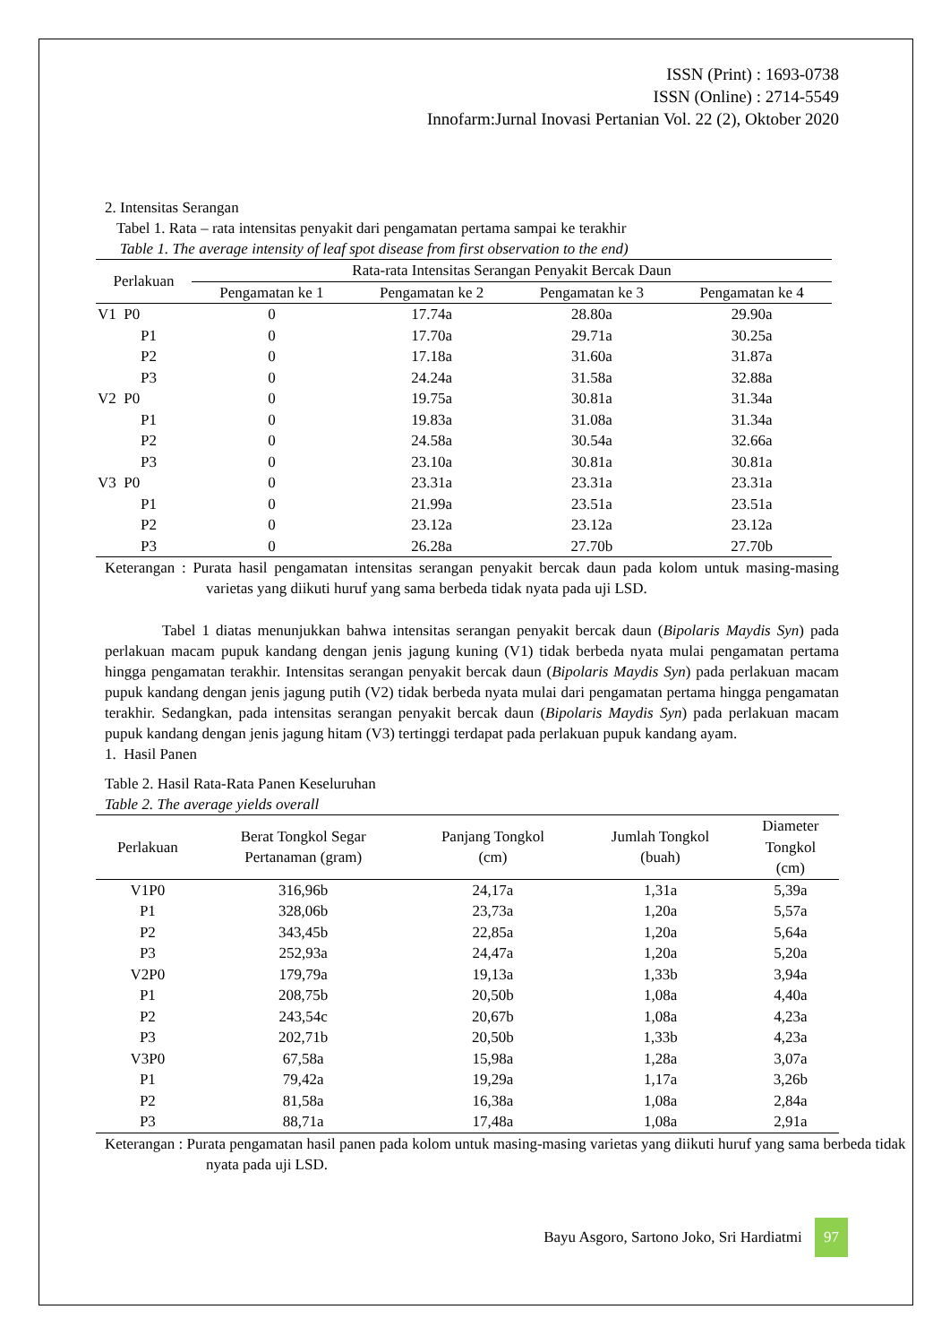ISSN (Print) : 1693-0738
ISSN (Online) : 2714-5549
Innofarm:Jurnal Inovasi Pertanian Vol. 22 (2), Oktober 2020
2. Intensitas Serangan
Tabel 1. Rata – rata intensitas penyakit dari pengamatan pertama sampai ke terakhir
Table 1. The average intensity of leaf spot disease from first observation to the end)
| Perlakuan | Rata-rata Intensitas Serangan Penyakit Bercak Daun | | | |
| --- | --- | --- | --- | --- |
| | Pengamatan ke 1 | Pengamatan ke 2 | Pengamatan ke 3 | Pengamatan ke 4 |
| V1 P0 | 0 | 17.74a | 28.80a | 29.90a |
| P1 | 0 | 17.70a | 29.71a | 30.25a |
| P2 | 0 | 17.18a | 31.60a | 31.87a |
| P3 | 0 | 24.24a | 31.58a | 32.88a |
| V2 P0 | 0 | 19.75a | 30.81a | 31.34a |
| P1 | 0 | 19.83a | 31.08a | 31.34a |
| P2 | 0 | 24.58a | 30.54a | 32.66a |
| P3 | 0 | 23.10a | 30.81a | 30.81a |
| V3 P0 | 0 | 23.31a | 23.31a | 23.31a |
| P1 | 0 | 21.99a | 23.51a | 23.51a |
| P2 | 0 | 23.12a | 23.12a | 23.12a |
| P3 | 0 | 26.28a | 27.70b | 27.70b |
Keterangan : Purata hasil pengamatan intensitas serangan penyakit bercak daun pada kolom untuk masing-masing varietas yang diikuti huruf yang sama berbeda tidak nyata pada uji LSD.
Tabel 1 diatas menunjukkan bahwa intensitas serangan penyakit bercak daun (Bipolaris Maydis Syn) pada perlakuan macam pupuk kandang dengan jenis jagung kuning (V1) tidak berbeda nyata mulai pengamatan pertama hingga pengamatan terakhir. Intensitas serangan penyakit bercak daun (Bipolaris Maydis Syn) pada perlakuan macam pupuk kandang dengan jenis jagung putih (V2) tidak berbeda nyata mulai dari pengamatan pertama hingga pengamatan terakhir. Sedangkan, pada intensitas serangan penyakit bercak daun (Bipolaris Maydis Syn) pada perlakuan macam pupuk kandang dengan jenis jagung hitam (V3) tertinggi terdapat pada perlakuan pupuk kandang ayam.
1. Hasil Panen
Table 2. Hasil Rata-Rata Panen Keseluruhan
Table 2. The average yields overall
| Perlakuan | Berat Tongkol Segar Pertanaman (gram) | Panjang Tongkol (cm) | Jumlah Tongkol (buah) | Diameter Tongkol (cm) |
| --- | --- | --- | --- | --- |
| V1P0 | 316,96b | 24,17a | 1,31a | 5,39a |
| P1 | 328,06b | 23,73a | 1,20a | 5,57a |
| P2 | 343,45b | 22,85a | 1,20a | 5,64a |
| P3 | 252,93a | 24,47a | 1,20a | 5,20a |
| V2P0 | 179,79a | 19,13a | 1,33b | 3,94a |
| P1 | 208,75b | 20,50b | 1,08a | 4,40a |
| P2 | 243,54c | 20,67b | 1,08a | 4,23a |
| P3 | 202,71b | 20,50b | 1,33b | 4,23a |
| V3P0 | 67,58a | 15,98a | 1,28a | 3,07a |
| P1 | 79,42a | 19,29a | 1,17a | 3,26b |
| P2 | 81,58a | 16,38a | 1,08a | 2,84a |
| P3 | 88,71a | 17,48a | 1,08a | 2,91a |
Keterangan : Purata pengamatan hasil panen pada kolom untuk masing-masing varietas yang diikuti huruf yang sama berbeda tidak nyata pada uji LSD.
Bayu Asgoro, Sartono Joko, Sri Hardiatmi 97